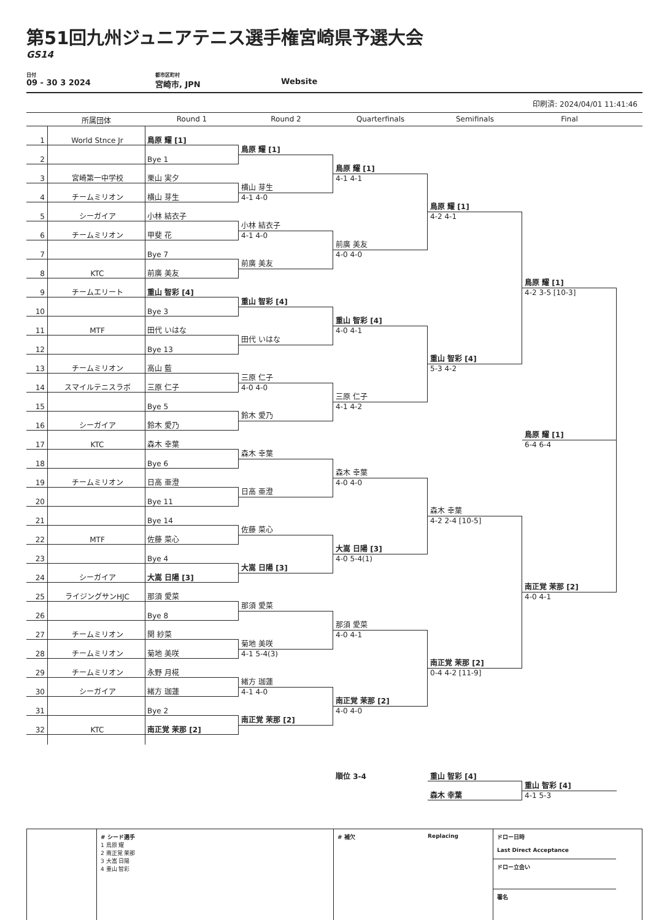第51回九州ジュニアテニス選手権宮崎県予選大会
GS14
日付
09 - 30 3 2024
都市区町村
宮崎市, JPN
Website
印刷済: 2024/04/01 11:41:46
所属団体
Round 1
Round 2
Quarterfinals
Semifinals
Final
1
World Stnce Jr
鳥原 耀 [1]
鳥原 耀 [1]
2
Bye 1
鳥原 耀 [1]
4-1 4-1
3
宮崎第一中学校
栗山 実夕
横山 芽生
4-1 4-0
4
チームミリオン
横山 芽生
鳥原 耀 [1]
4-2 4-1
5
シーガイア
小林 結衣子
小林 結衣子
4-1 4-0
6
チームミリオン
甲斐 花
前廣 美友
4-0 4-0
7
Bye 7
前廣 美友
8
KTC
前廣 美友
鳥原 耀 [1]
4-2 3-5 [10-3]
9
チームエリート
重山 智彩 [4]
重山 智彩 [4]
10
Bye 3
重山 智彩 [4]
4-0 4-1
11
MTF
田代 いはな
田代 いはな
12
Bye 13
重山 智彩 [4]
5-3 4-2
13
チームミリオン
高山 藍
三原 仁子
4-0 4-0
14
スマイルテニスラボ
三原 仁子
三原 仁子
4-1 4-2
15
Bye 5
鈴木 愛乃
16
シーガイア
鈴木 愛乃
鳥原 耀 [1]
6-4 6-4
17
KTC
森木 幸葉
森木 幸葉
18
Bye 6
森木 幸葉
4-0 4-0
19
チームミリオン
日高 亜澄
日高 亜澄
20
Bye 11
森木 幸葉
4-2 2-4 [10-5]
21
Bye 14
佐藤 菜心
22
MTF
佐藤 菜心
大嵩 日陽 [3]
4-0 5-4(1)
23
Bye 4
大嵩 日陽 [3]
24
シーガイア
大嵩 日陽 [3]
南正覚 茉那 [2]
4-0 4-1
25
ライジングサンHJC
那須 愛菜
那須 愛菜
26
Bye 8
那須 愛菜
4-0 4-1
27
チームミリオン
関 紗菜
菊地 美咲
4-1 5-4(3)
28
チームミリオン
菊地 美咲
南正覚 茉那 [2]
0-4 4-2 [11-9]
29
チームミリオン
永野 月椛
緒方 珈蓮
4-1 4-0
30
シーガイア
緒方 珈蓮
南正覚 茉那 [2]
4-0 4-0
31
Bye 2
南正覚 茉那 [2]
32
KTC
南正覚 茉那 [2]
順位 3-4
重山 智彩 [4]
重山 智彩 [4]
4-1 5-3
森木 幸葉
# シード選手
1 鳥原 耀
2 南正覚 茉那
3 大嵩 日陽
4 重山 智彩
# 補欠 Replacing
ドロー日時
Last Direct Acceptance
ドロー立会い
署名